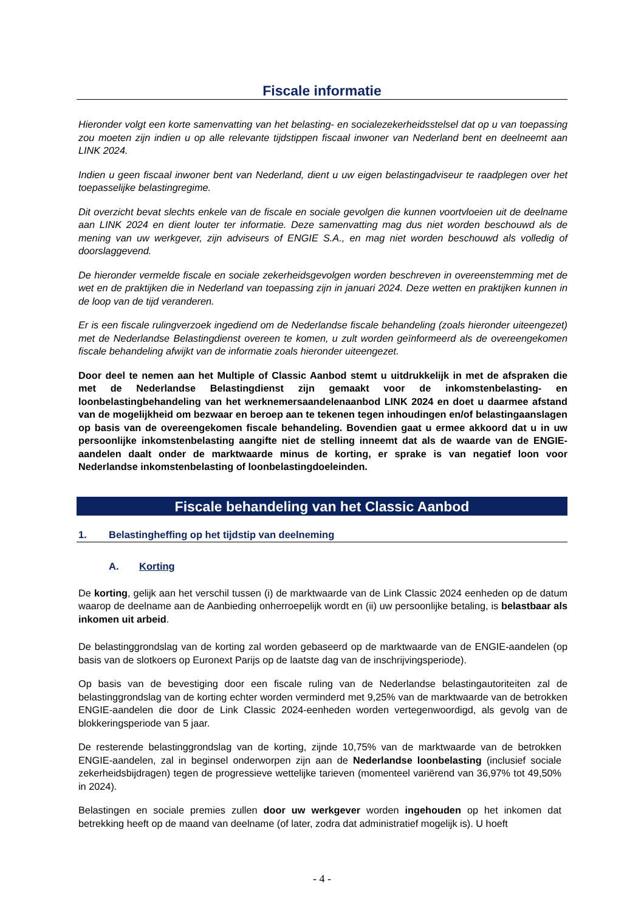Fiscale informatie
Hieronder volgt een korte samenvatting van het belasting- en socialezekerheidsstelsel dat op u van toepassing zou moeten zijn indien u op alle relevante tijdstippen fiscaal inwoner van Nederland bent en deelneemt aan LINK 2024.
Indien u geen fiscaal inwoner bent van Nederland, dient u uw eigen belastingadviseur te raadplegen over het toepasselijke belastingregime.
Dit overzicht bevat slechts enkele van de fiscale en sociale gevolgen die kunnen voortvloeien uit de deelname aan LINK 2024 en dient louter ter informatie. Deze samenvatting mag dus niet worden beschouwd als de mening van uw werkgever, zijn adviseurs of ENGIE S.A., en mag niet worden beschouwd als volledig of doorslaggevend.
De hieronder vermelde fiscale en sociale zekerheidsgevolgen worden beschreven in overeenstemming met de wet en de praktijken die in Nederland van toepassing zijn in januari 2024. Deze wetten en praktijken kunnen in de loop van de tijd veranderen.
Er is een fiscale rulingverzoek ingediend om de Nederlandse fiscale behandeling (zoals hieronder uiteengezet) met de Nederlandse Belastingdienst overeen te komen, u zult worden geïnformeerd als de overeengekomen fiscale behandeling afwijkt van de informatie zoals hieronder uiteengezet.
Door deel te nemen aan het Multiple of Classic Aanbod stemt u uitdrukkelijk in met de afspraken die met de Nederlandse Belastingdienst zijn gemaakt voor de inkomstenbelasting- en loonbelastingbehandeling van het werknemersaandelenaanbod LINK 2024 en doet u daarmee afstand van de mogelijkheid om bezwaar en beroep aan te tekenen tegen inhoudingen en/of belastingaanslagen op basis van de overeengekomen fiscale behandeling. Bovendien gaat u ermee akkoord dat u in uw persoonlijke inkomstenbelasting aangifte niet de stelling inneemt dat als de waarde van de ENGIE-aandelen daalt onder de marktwaarde minus de korting, er sprake is van negatief loon voor Nederlandse inkomstenbelasting of loonbelastingdoeleinden.
Fiscale behandeling van het Classic Aanbod
1. Belastingheffing op het tijdstip van deelneming
A. Korting
De korting, gelijk aan het verschil tussen (i) de marktwaarde van de Link Classic 2024 eenheden op de datum waarop de deelname aan de Aanbieding onherroepelijk wordt en (ii) uw persoonlijke betaling, is belastbaar als inkomen uit arbeid.
De belastinggrondslag van de korting zal worden gebaseerd op de marktwaarde van de ENGIE-aandelen (op basis van de slotkoers op Euronext Parijs op de laatste dag van de inschrijvingsperiode).
Op basis van de bevestiging door een fiscale ruling van de Nederlandse belastingautoriteiten zal de belastinggrondslag van de korting echter worden verminderd met 9,25% van de marktwaarde van de betrokken ENGIE-aandelen die door de Link Classic 2024-eenheden worden vertegenwoordigd, als gevolg van de blokkeringsperiode van 5 jaar.
De resterende belastinggrondslag van de korting, zijnde 10,75% van de marktwaarde van de betrokken ENGIE-aandelen, zal in beginsel onderworpen zijn aan de Nederlandse loonbelasting (inclusief sociale zekerheidsbijdragen) tegen de progressieve wettelijke tarieven (momenteel variërend van 36,97% tot 49,50% in 2024).
Belastingen en sociale premies zullen door uw werkgever worden ingehouden op het inkomen dat betrekking heeft op de maand van deelname (of later, zodra dat administratief mogelijk is). U hoeft
- 4 -